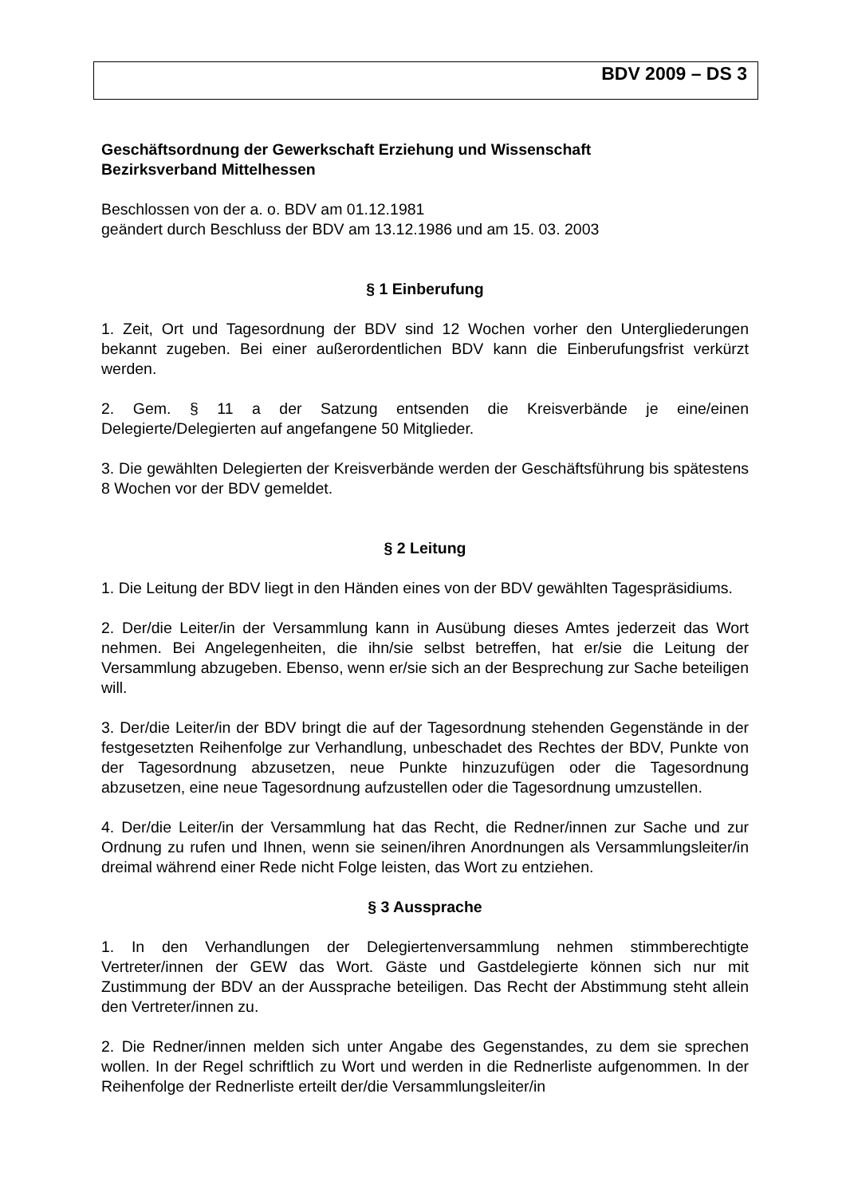BDV 2009 – DS 3
Geschäftsordnung der Gewerkschaft Erziehung und Wissenschaft
Bezirksverband Mittelhessen
Beschlossen von der a. o. BDV am 01.12.1981
geändert durch Beschluss der BDV am 13.12.1986 und am 15. 03. 2003
§ 1 Einberufung
1. Zeit, Ort und Tagesordnung der BDV sind 12 Wochen vorher den Untergliederungen bekannt zugeben. Bei einer außerordentlichen BDV kann die Einberufungsfrist verkürzt werden.
2. Gem. § 11 a der Satzung entsenden die Kreisverbände je eine/einen Delegierte/Delegierten auf angefangene 50 Mitglieder.
3. Die gewählten Delegierten der Kreisverbände werden der Geschäftsführung bis spätestens 8 Wochen vor der BDV gemeldet.
§ 2 Leitung
1. Die Leitung der BDV liegt in den Händen eines von der BDV gewählten Tagespräsidiums.
2. Der/die Leiter/in der Versammlung kann in Ausübung dieses Amtes jederzeit das Wort nehmen. Bei Angelegenheiten, die ihn/sie selbst betreffen, hat er/sie die Leitung der Versammlung abzugeben. Ebenso, wenn er/sie sich an der Besprechung zur Sache beteiligen will.
3. Der/die Leiter/in der BDV bringt die auf der Tagesordnung stehenden Gegenstände in der festgesetzten Reihenfolge zur Verhandlung, unbeschadet des Rechtes der BDV, Punkte von der Tagesordnung abzusetzen, neue Punkte hinzuzufügen oder die Tagesordnung abzusetzen, eine neue Tagesordnung aufzustellen oder die Tagesordnung umzustellen.
4. Der/die Leiter/in der Versammlung hat das Recht, die Redner/innen zur Sache und zur Ordnung zu rufen und Ihnen, wenn sie seinen/ihren Anordnungen als Versammlungsleiter/in dreimal während einer Rede nicht Folge leisten, das Wort zu entziehen.
§ 3 Aussprache
1. In den Verhandlungen der Delegiertenversammlung nehmen stimmberechtigte Vertreter/innen der GEW das Wort. Gäste und Gastdelegierte können sich nur mit Zustimmung der BDV an der Aussprache beteiligen. Das Recht der Abstimmung steht allein den Vertreter/innen zu.
2. Die Redner/innen melden sich unter Angabe des Gegenstandes, zu dem sie sprechen wollen. In der Regel schriftlich zu Wort und werden in die Rednerliste aufgenommen. In der Reihenfolge der Rednerliste erteilt der/die Versammlungsleiter/in